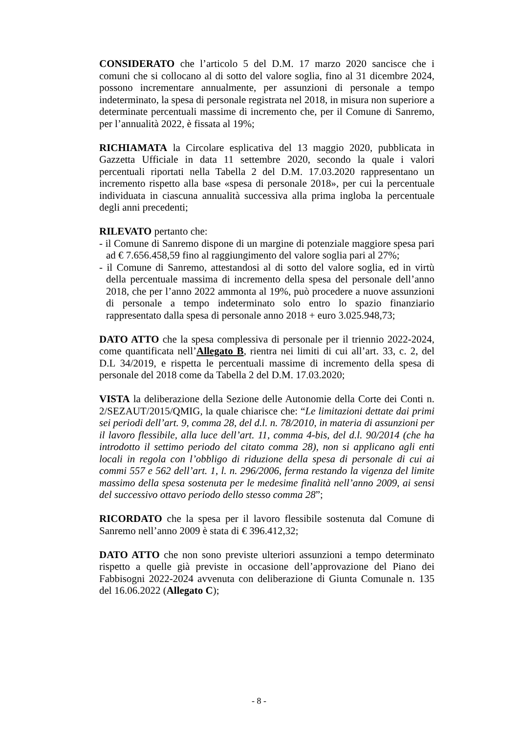CONSIDERATO che l’articolo 5 del D.M. 17 marzo 2020 sancisce che i comuni che si collocano al di sotto del valore soglia, fino al 31 dicembre 2024, possono incrementare annualmente, per assunzioni di personale a tempo indeterminato, la spesa di personale registrata nel 2018, in misura non superiore a determinate percentuali massime di incremento che, per il Comune di Sanremo, per l’annualità 2022, è fissata al 19%;
RICHIAMATA la Circolare esplicativa del 13 maggio 2020, pubblicata in Gazzetta Ufficiale in data 11 settembre 2020, secondo la quale i valori percentuali riportati nella Tabella 2 del D.M. 17.03.2020 rappresentano un incremento rispetto alla base «spesa di personale 2018», per cui la percentuale individuata in ciascuna annualità successiva alla prima ingloba la percentuale degli anni precedenti;
RILEVATO pertanto che:
- il Comune di Sanremo dispone di un margine di potenziale maggiore spesa pari ad € 7.656.458,59 fino al raggiungimento del valore soglia pari al 27%;
- il Comune di Sanremo, attestandosi al di sotto del valore soglia, ed in virtù della percentuale massima di incremento della spesa del personale dell’anno 2018, che per l’anno 2022 ammonta al 19%, può procedere a nuove assunzioni di personale a tempo indeterminato solo entro lo spazio finanziario rappresentato dalla spesa di personale anno 2018 + euro 3.025.948,73;
DATO ATTO che la spesa complessiva di personale per il triennio 2022-2024, come quantificata nell’Allegato B, rientra nei limiti di cui all’art. 33, c. 2, del D.L 34/2019, e rispetta le percentuali massime di incremento della spesa di personale del 2018 come da Tabella 2 del D.M. 17.03.2020;
VISTA la deliberazione della Sezione delle Autonomie della Corte dei Conti n. 2/SEZAUT/2015/QMIG, la quale chiarisce che: “Le limitazioni dettate dai primi sei periodi dell’art. 9, comma 28, del d.l. n. 78/2010, in materia di assunzioni per il lavoro flessibile, alla luce dell’art. 11, comma 4-bis, del d.l. 90/2014 (che ha introdotto il settimo periodo del citato comma 28), non si applicano agli enti locali in regola con l’obbligo di riduzione della spesa di personale di cui ai commi 557 e 562 dell’art. 1, l. n. 296/2006, ferma restando la vigenza del limite massimo della spesa sostenuta per le medesime finalità nell’anno 2009, ai sensi del successivo ottavo periodo dello stesso comma 28”;
RICORDATO che la spesa per il lavoro flessibile sostenuta dal Comune di Sanremo nell’anno 2009 è stata di € 396.412,32;
DATO ATTO che non sono previste ulteriori assunzioni a tempo determinato rispetto a quelle già previste in occasione dell’approvazione del Piano dei Fabbisogni 2022-2024 avvenuta con deliberazione di Giunta Comunale n. 135 del 16.06.2022 (Allegato C);
- 8 -